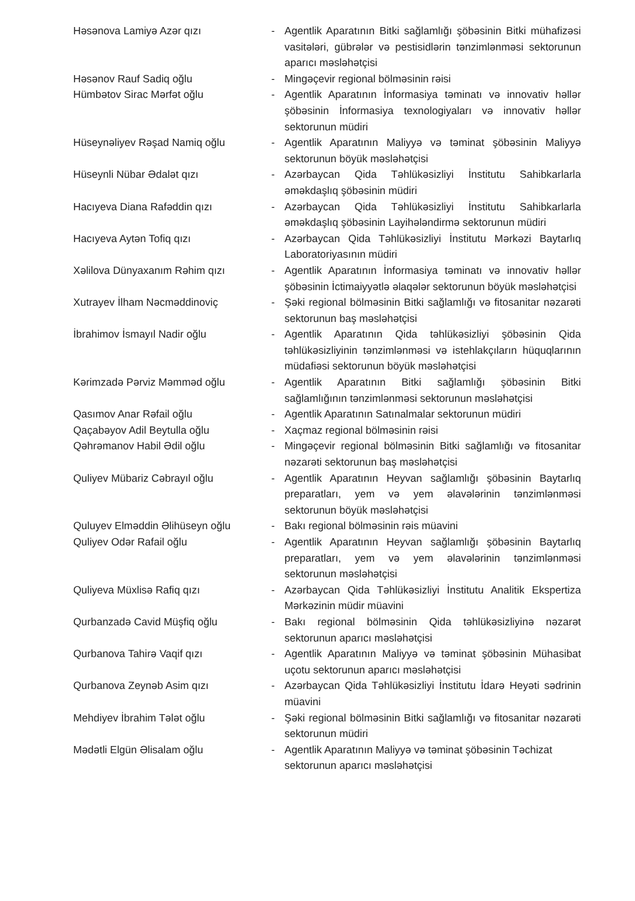Həsənova Lamiyə Azər qızı - Agentlik Aparatının Bitki sağlamlığı şöbəsinin Bitki mühafizəsi vasitələri, gübrələr və pestisidlərin tənzimlənməsi sektorunun aparıcı məsləhətçisi
Həsənov Rauf Sadiq oğlu - Mingəçevir regional bölməsinin rəisi
Hümbətov Sirac Mərfət oğlu - Agentlik Aparatının İnformasiya təminatı və innovativ həllər şöbəsinin İnformasiya texnologiyaları və innovativ həllər sektorunun müdiri
Hüseynəliyev Rəşad Namiq oğlu - Agentlik Aparatının Maliyyə və təminat şöbəsinin Maliyyə sektorunun böyük məsləhətçisi
Hüseynli Nübar Ədalət qızı - Azərbaycan Qida Təhlükəsizliyi İnstitutu Sahibkarlarla əməkdaşlıq şöbəsinin müdiri
Hacıyeva Diana Rafəddin qızı - Azərbaycan Qida Təhlükəsizliyi İnstitutu Sahibkarlarla əməkdaşlıq şöbəsinin Layihələndirmə sektorunun müdiri
Hacıyeva Aytən Tofiq qızı - Azərbaycan Qida Təhlükəsizliyi İnstitutu Mərkəzi Baytarlıq Laboratoriyasının müdiri
Xəlilova Dünyaxanım Rəhim qızı - Agentlik Aparatının İnformasiya təminatı və innovativ həllər şöbəsinin İctimaiyyətlə əlaqələr sektorunun böyük məsləhətçisi
Xutrayev İlham Nəcməddinoviç - Şəki regional bölməsinin Bitki sağlamlığı və fitosanitar nəzarəti sektorunun baş məsləhətçisi
İbrahimov İsmayıl Nadir oğlu - Agentlik Aparatının Qida təhlükəsizliyi şöbəsinin Qida təhlükəsizliyinin tənzimlənməsi və istehlakçıların hüquqlarının müdafiəsi sektorunun böyük məsləhətçisi
Kərimzadə Pərviz Məmməd oğlu - Agentlik Aparatının Bitki sağlamlığı şöbəsinin Bitki sağlamlığının tənzimlənməsi sektorunun məsləhətçisi
Qasımov Anar Rəfail oğlu - Agentlik Aparatının Satınalmalar sektorunun müdiri
Qaçabəyov Adil Beytulla oğlu - Xaçmaz regional bölməsinin rəisi
Qəhrəmanov Habil Ədil oğlu - Mingəçevir regional bölməsinin Bitki sağlamlığı və fitosanitar nəzarəti sektorunun baş məsləhətçisi
Quliyev Mübariz Cəbrayıl oğlu - Agentlik Aparatının Heyvan sağlamlığı şöbəsinin Baytarlıq preparatları, yem və yem əlavələrinin tənzimlənməsi sektorunun böyük məsləhətçisi
Quluyev Elməddin Əlihüseyn oğlu - Bakı regional bölməsinin rəis müavini
Quliyev Odər Rafail oğlu - Agentlik Aparatının Heyvan sağlamlığı şöbəsinin Baytarlıq preparatları, yem və yem əlavələrinin tənzimlənməsi sektorunun məsləhətçisi
Quliyeva Müxlisə Rafiq qızı - Azərbaycan Qida Təhlükəsizliyi İnstitutu Analitik Ekspertiza Mərkəzinin müdir müavini
Qurbanzadə Cavid Müşfiq oğlu - Bakı regional bölməsinin Qida təhlükəsizliyinə nəzarət sektorunun aparıcı məsləhətçisi
Qurbanova Tahirə Vaqif qızı - Agentlik Aparatının Maliyyə və təminat şöbəsinin Mühasibat uçotu sektorunun aparıcı məsləhətçisi
Qurbanova Zeynəb Asim qızı - Azərbaycan Qida Təhlükəsizliyi İnstitutu İdarə Heyəti sədrinin müavini
Mehdiyev İbrahim Tələt oğlu - Şəki regional bölməsinin Bitki sağlamlığı və fitosanitar nəzarəti sektorunun müdiri
Mədətli Elgün Əlisalam oğlu - Agentlik Aparatının Maliyyə və təminat şöbəsinin Təchizat sektorunun aparıcı məsləhətçisi